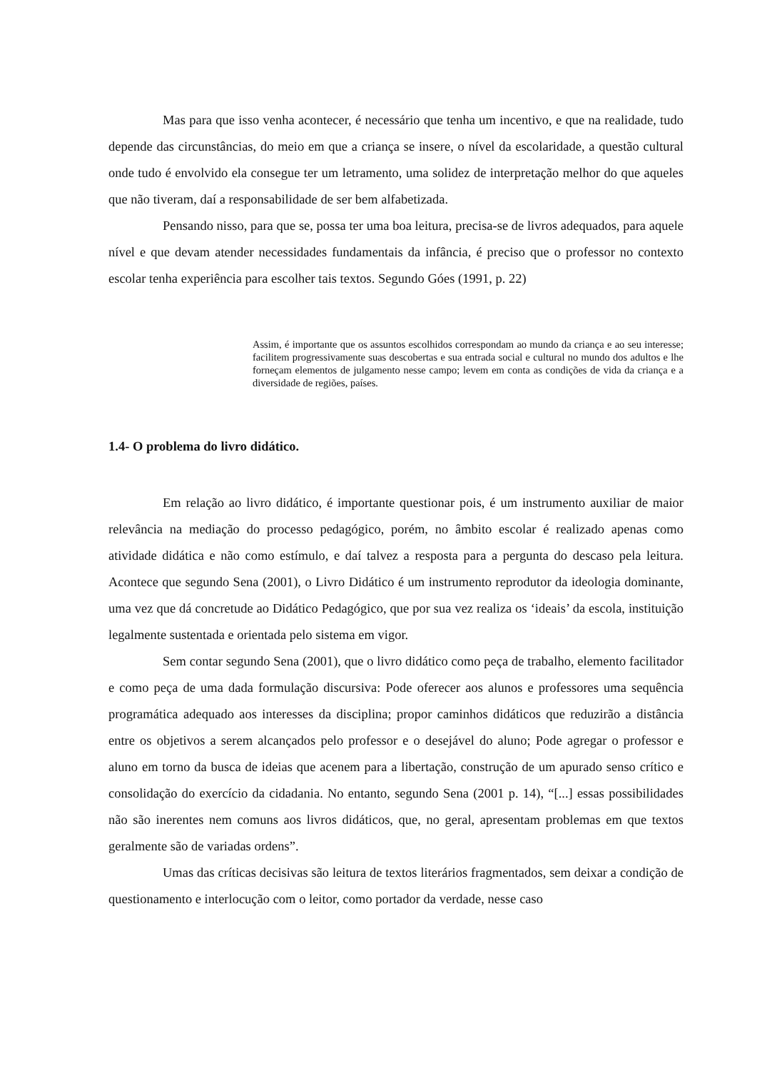Mas para que isso venha acontecer, é necessário que tenha um incentivo, e que na realidade, tudo depende das circunstâncias, do meio em que a criança se insere, o nível da escolaridade, a questão cultural onde tudo é envolvido ela consegue ter um letramento, uma solidez de interpretação melhor do que aqueles que não tiveram, daí a responsabilidade de ser bem alfabetizada.
Pensando nisso, para que se, possa ter uma boa leitura, precisa-se de livros adequados, para aquele nível e que devam atender necessidades fundamentais da infância, é preciso que o professor no contexto escolar tenha experiência para escolher tais textos. Segundo Góes (1991, p. 22)
Assim, é importante que os assuntos escolhidos correspondam ao mundo da criança e ao seu interesse; facilitem progressivamente suas descobertas e sua entrada social e cultural no mundo dos adultos e lhe forneçam elementos de julgamento nesse campo; levem em conta as condições de vida da criança e a diversidade de regiões, países.
1.4- O problema do livro didático.
Em relação ao livro didático, é importante questionar pois, é um instrumento auxiliar de maior relevância na mediação do processo pedagógico, porém, no âmbito escolar é realizado apenas como atividade didática e não como estímulo, e daí talvez a resposta para a pergunta do descaso pela leitura. Acontece que segundo Sena (2001), o Livro Didático é um instrumento reprodutor da ideologia dominante, uma vez que dá concretude ao Didático Pedagógico, que por sua vez realiza os ‘ideais’ da escola, instituição legalmente sustentada e orientada pelo sistema em vigor.
Sem contar segundo Sena (2001), que o livro didático como peça de trabalho, elemento facilitador e como peça de uma dada formulação discursiva: Pode oferecer aos alunos e professores uma sequência programática adequado aos interesses da disciplina; propor caminhos didáticos que reduzirão a distância entre os objetivos a serem alcançados pelo professor e o desejável do aluno; Pode agregar o professor e aluno em torno da busca de ideias que acenem para a libertação, construção de um apurado senso crítico e consolidação do exercício da cidadania. No entanto, segundo Sena (2001 p. 14), “[...] essas possibilidades não são inerentes nem comuns aos livros didáticos, que, no geral, apresentam problemas em que textos geralmente são de variadas ordens”.
Umas das críticas decisivas são leitura de textos literários fragmentados, sem deixar a condição de questionamento e interlocução com o leitor, como portador da verdade, nesse caso